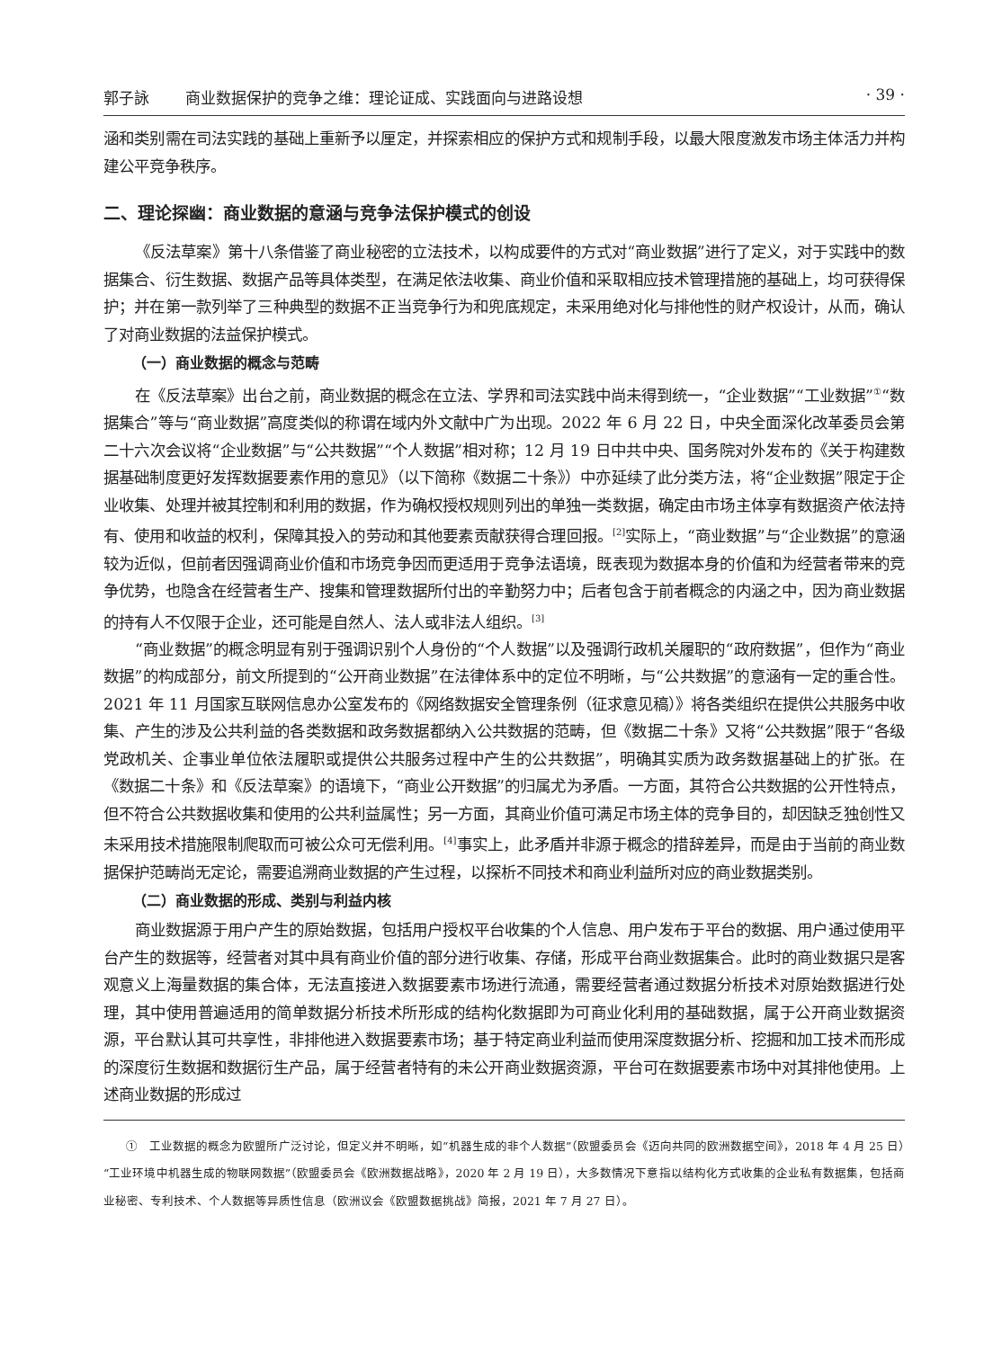郭子詠 商业数据保护的竞争之维：理论证成、实践面向与进路设想 · 39 ·
涵和类别需在司法实践的基础上重新予以厘定，并探索相应的保护方式和规制手段，以最大限度激发市场主体活力并构建公平竞争秩序。
二、理论探幽：商业数据的意涵与竞争法保护模式的创设
《反法草案》第十八条借鉴了商业秘密的立法技术，以构成要件的方式对“商业数据”进行了定义，对于实践中的数据集合、衍生数据、数据产品等具体类型，在满足依法收集、商业价值和采取相应技术管理措施的基础上，均可获得保护；并在第一款列举了三种典型的数据不正当竞争行为和兜底规定，未采用绝对化与排他性的财产权设计，从而，确认了对商业数据的法益保护模式。
（一）商业数据的概念与范畴
在《反法草案》出台之前，商业数据的概念在立法、学界和司法实践中尚未得到统一，“企业数据”“工业数据”<sup>①</sup>“数据集合”等与“商业数据”高度类似的称谓在域内外文献中广为出现。2022 年 6 月 22 日，中央全面深化改革委员会第二十六次会议将“企业数据”与“公共数据”“个人数据”相对称；12 月 19 日中共中央、国务院对外发布的《关于构建数据基础制度更好发挥数据要素作用的意见》（以下简称《数据二十条》）中亦延续了此分类方法，将“企业数据”限定于企业收集、处理并被其控制和利用的数据，作为确权授权规则列出的单独一类数据，确定由市场主体享有数据资产依法持有、使用和收益的权利，保障其投入的劳动和其他要素贡献获得合理回报。<sup>[2]</sup>实际上，“商业数据”与“企业数据”的意涵较为近似，但前者因强调商业价值和市场竞争因而更适用于竞争法语境，既表现为数据本身的价值和为经营者带来的竞争优势，也隐含在经营者生产、搜集和管理数据所付出的辛勤努力中；后者包含于前者概念的内涵之中，因为商业数据的持有人不仅限于企业，还可能是自然人、法人或非法人组织。<sup>[3]</sup>
“商业数据”的概念明显有别于强调识别个人身份的“个人数据”以及强调行政机关履职的“政府数据”，但作为“商业数据”的构成部分，前文所提到的“公开商业数据”在法律体系中的定位不明晰，与“公共数据”的意涵有一定的重合性。2021 年 11 月国家互联网信息办公室发布的《网络数据安全管理条例（征求意见稿）》将各类组织在提供公共服务中收集、产生的涉及公共利益的各类数据和政务数据都纳入公共数据的范畴，但《数据二十条》又将“公共数据”限于“各级党政机关、企事业单位依法履职或提供公共服务过程中产生的公共数据”，明确其实质为政务数据基础上的扩张。在《数据二十条》和《反法草案》的语境下，“商业公开数据”的归属尤为矛盾。一方面，其符合公共数据的公开性特点，但不符合公共数据收集和使用的公共利益属性；另一方面，其商业价值可满足市场主体的竞争目的，却因缺乏独创性又未采用技术措施限制爬取而可被公众可无偿利用。<sup>[4]</sup>事实上，此矛盾并非源于概念的措辞差异，而是由于当前的商业数据保护范畴尚无定论，需要追溯商业数据的产生过程，以探析不同技术和商业利益所对应的商业数据类别。
（二）商业数据的形成、类别与利益内核
商业数据源于用户产生的原始数据，包括用户授权平台收集的个人信息、用户发布于平台的数据、用户通过使用平台产生的数据等，经营者对其中具有商业价值的部分进行收集、存储，形成平台商业数据集合。此时的商业数据只是客观意义上海量数据的集合体，无法直接进入数据要素市场进行流通，需要经营者通过数据分析技术对原始数据进行处理，其中使用普遍适用的简单数据分析技术所形成的结构化数据即为可商业化利用的基础数据，属于公开商业数据资源，平台默认其可共享性，非排他进入数据要素市场；基于特定商业利益而使用深度数据分析、挖掘和加工技术而形成的深度衍生数据和数据衍生产品，属于经营者特有的未公开商业数据资源，平台可在数据要素市场中对其排他使用。上述商业数据的形成过
①　工业数据的概念为欧盟所广泛讨论，但定义并不明晰，如“机器生成的非个人数据”（欧盟委员会《迈向共同的欧洲数据空间》，2018 年 4 月 25 日）“工业环境中机器生成的物联网数据”（欧盟委员会《欧洲数据战略》，2020 年 2 月 19 日），大多数情况下意指以结构化方式收集的企业私有数据集，包括商业秘密、专利技术、个人数据等异质性信息（欧洲议会《欧盟数据挑战》简报，2021 年 7 月 27 日）。